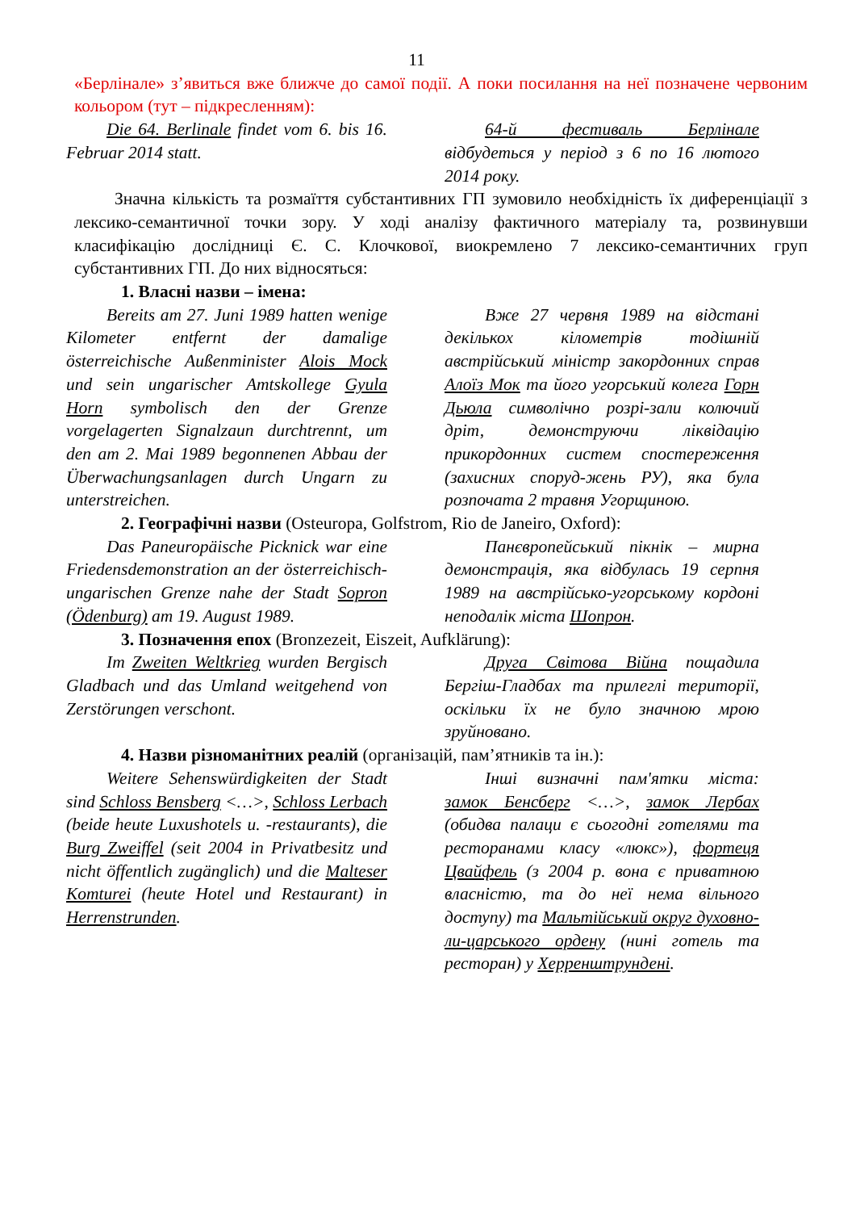11
«Берлінале» з’явиться вже ближче до самої події. А поки посилання на неї позначене червоним кольором (тут – підкресленням):
Die 64. Berlinale findet vom 6. bis 16. Februar 2014 statt.
64-й фестиваль Берлінале відбудеться у період з 6 по 16 лютого 2014 року.
Значна кількість та розмаїття субстантивних ГП зумовило необхідність їх диференціації з лексико-семантичної точки зору. У ході аналізу фактичного матеріалу та, розвинувши класифікацію дослідниці Є. С. Клочкової, виокремлено 7 лексико-семантичних груп субстантивних ГП. До них відносяться:
1. Власні назви – імена:
Bereits am 27. Juni 1989 hatten wenige Kilometer entfernt der damalige österreichische Außenminister Alois Mock und sein ungarischer Amtskollege Gyula Horn symbolisch den der Grenze vorgelagerten Signalzaun durchtrennt, um den am 2. Mai 1989 begonnenen Abbau der Überwachungsanlagen durch Ungarn zu unterstreichen.
Вже 27 червня 1989 на відстані декількох кілометрів тодішній австрійський міністр закордонних справ Алоїз Мок та його угорський колега Горн Дьюла символічно розрі-зали колючий дріт, демонструючи ліквідацію прикордонних систем спостереження (захисних споруд-жень РУ), яка була розпочата 2 травня Угорщиною.
2. Географічні назви (Osteuropa, Golfstrom, Rio de Janeiro, Oxford):
Das Paneuropäische Picknick war eine Friedensdemonstration an der österreichisch-ungarischen Grenze nahe der Stadt Sopron (Ödenburg) am 19. August 1989.
Панєвропейський пікнік – мирна демонстрація, яка відбулась 19 серпня 1989 на австрійсько-угорському кордоні неподалік міста Шопрон.
3. Позначення епох (Bronzezeit, Eiszeit, Aufklärung):
Im Zweiten Weltkrieg wurden Bergisch Gladbach und das Umland weitgehend von Zerstörungen verschont.
Друга Світова Війна пощадила Бергіш-Гладбах та прилеглі території, оскільки їх не було значною мрою зруйновано.
4. Назви різноманітних реалій (організацій, пам’ятників та ін.):
Weitere Sehenswürdigkeiten der Stadt sind Schloss Bensberg <…>, Schloss Lerbach (beide heute Luxushotels u. -restaurants), die Burg Zweiffel (seit 2004 in Privatbesitz und nicht öffentlich zugänglich) und die Malteser Komturei (heute Hotel und Restaurant) in Herrenstrunden.
Інші визначні пам'ятки міста: замок Бенсберг <…>, замок Лербах (обидва палаци є сьогодні готелями та ресторанами класу «люкс»), фортеця Цвайфель (з 2004 р. вона є приватною власністю, та до неї нема вільного доступу) та Мальтійський округ духовно-ли-царського ордену (нині готель та ресторан) у Херренштрундені.